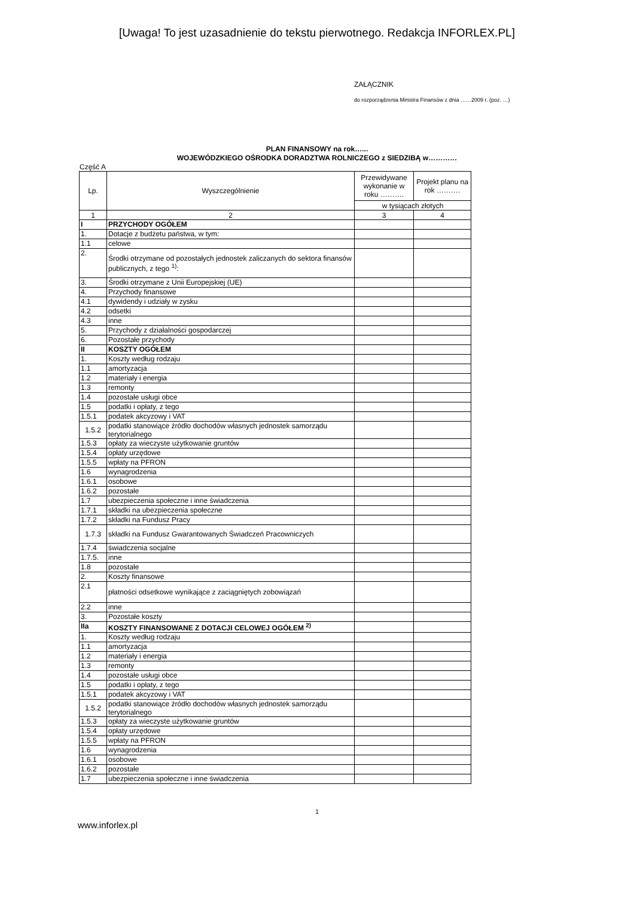[Uwaga! To jest uzasadnienie do tekstu pierwotnego. Redakcja INFORLEX.PL]
ZAŁĄCZNIK
do rozporządzenia Ministra Finansów z dnia ……2009 r. (poz. …)
PLAN FINANSOWY na rok…...
WOJEWÓDZKIEGO OŚRODKA DORADZTWA ROLNICZEGO z SIEDZIBĄ w…………
Część A
| Lp. | Wyszczególnienie | Przewidywane wykonanie w roku ………. | Projekt planu na rok ………. |
| --- | --- | --- | --- |
| | | w tysiącach złotych | |
| 1 | 2 | 3 | 4 |
| I | PRZYCHODY OGÓŁEM | | |
| 1. | Dotacje z budżetu państwa, w tym: | | |
| 1.1 | celowe | | |
| 2. | Środki otrzymane od pozostałych jednostek zaliczanych do sektora finansów publicznych, z tego <sup>1)</sup>: | | |
| 3. | Środki otrzymane z Unii Europejskiej (UE) | | |
| 4. | Przychody finansowe | | |
| 4.1 | dywidendy i udziały w zysku | | |
| 4.2 | odsetki | | |
| 4.3 | inne | | |
| 5. | Przychody z działalności gospodarczej | | |
| 6. | Pozostałe przychody | | |
| II | KOSZTY OGÓŁEM | | |
| 1. | Koszty według rodzaju | | |
| 1.1 | amortyzacja | | |
| 1.2 | materiały i energia | | |
| 1.3 | remonty | | |
| 1.4 | pozostałe usługi obce | | |
| 1.5 | podatki i opłaty, z tego | | |
| 1.5.1 | podatek akcyzowy i VAT | | |
| 1.5.2 | podatki stanowiące źródło dochodów własnych jednostek samorządu terytorialnego | | |
| 1.5.3 | opłaty za wieczyste użytkowanie gruntów | | |
| 1.5.4 | opłaty urzędowe | | |
| 1.5.5 | wpłaty na PFRON | | |
| 1.6 | wynagrodzenia | | |
| 1.6.1 | osobowe | | |
| 1.6.2 | pozostałe | | |
| 1.7 | ubezpieczenia społeczne i inne świadczenia | | |
| 1.7.1 | składki na ubezpieczenia społeczne | | |
| 1.7.2 | składki na Fundusz Pracy | | |
| 1.7.3 | składki na Fundusz Gwarantowanych Świadczeń Pracowniczych | | |
| 1.7.4 | świadczenia socjalne | | |
| 1.7.5. | inne | | |
| 1.8 | pozostałe | | |
| 2. | Koszty finansowe | | |
| 2.1 | płatności odsetkowe wynikające z zaciągniętych zobowiązań | | |
| 2.2 | inne | | |
| 3. | Pozostałe koszty | | |
| IIa | KOSZTY FINANSOWANE Z DOTACJI CELOWEJ OGÓŁEM <sup>2)</sup> | | |
| 1. | Koszty według rodzaju | | |
| 1.1 | amortyzacja | | |
| 1.2 | materiały i energia | | |
| 1.3 | remonty | | |
| 1.4 | pozostałe usługi obce | | |
| 1.5 | podatki i opłaty, z tego | | |
| 1.5.1 | podatek akcyzowy i VAT | | |
| 1.5.2 | podatki stanowiące źródło dochodów własnych jednostek samorządu terytorialnego | | |
| 1.5.3 | opłaty za wieczyste użytkowanie gruntów | | |
| 1.5.4 | opłaty urzędowe | | |
| 1.5.5 | wpłaty na PFRON | | |
| 1.6 | wynagrodzenia | | |
| 1.6.1 | osobowe | | |
| 1.6.2 | pozostałe | | |
| 1.7 | ubezpieczenia społeczne i inne świadczenia | | |
1
www.inforlex.pl